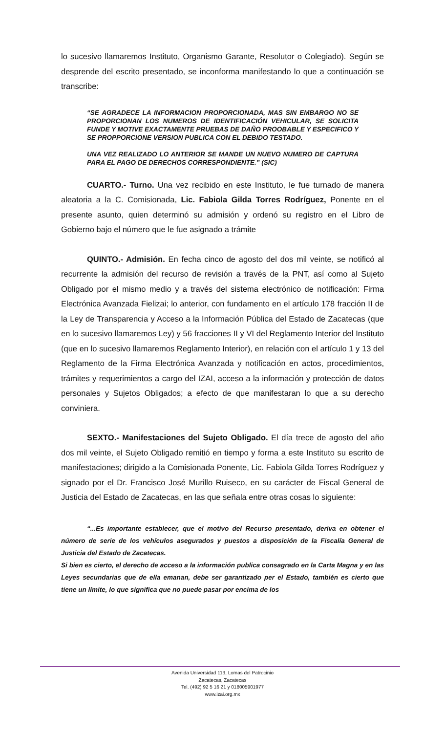lo sucesivo llamaremos Instituto, Organismo Garante, Resolutor o Colegiado). Según se desprende del escrito presentado, se inconforma manifestando lo que a continuación se transcribe:
“SE AGRADECE LA INFORMACION PROPORCIONADA, MAS SIN EMBARGO NO SE PROPORCIONAN LOS NUMEROS DE IDENTIFICACIÓN VEHICULAR, SE SOLICITA FUNDE Y MOTIVE EXACTAMENTE PRUEBAS DE DAÑO PROOBABLE Y ESPECIFICO Y SE PROPPORCIONE VERSION PUBLICA CON EL DEBIDO TESTADO.
UNA VEZ REALIZADO LO ANTERIOR SE MANDE UN NUEVO NUMERO DE CAPTURA PARA EL PAGO DE DERECHOS CORRESPONDIENTE.” (SIC)
CUARTO.- Turno. Una vez recibido en este Instituto, le fue turnado de manera aleatoria a la C. Comisionada, Lic. Fabiola Gilda Torres Rodríguez, Ponente en el presente asunto, quien determinó su admisión y ordenó su registro en el Libro de Gobierno bajo el número que le fue asignado a trámite
QUINTO.- Admisión. En fecha cinco de agosto del dos mil veinte, se notificó al recurrente la admisión del recurso de revisión a través de la PNT, así como al Sujeto Obligado por el mismo medio y a través del sistema electrónico de notificación: Firma Electrónica Avanzada Fielizai; lo anterior, con fundamento en el artículo 178 fracción II de la Ley de Transparencia y Acceso a la Información Pública del Estado de Zacatecas (que en lo sucesivo llamaremos Ley) y 56 fracciones II y VI del Reglamento Interior del Instituto (que en lo sucesivo llamaremos Reglamento Interior), en relación con el artículo 1 y 13 del Reglamento de la Firma Electrónica Avanzada y notificación en actos, procedimientos, trámites y requerimientos a cargo del IZAI, acceso a la información y protección de datos personales y Sujetos Obligados; a efecto de que manifestaran lo que a su derecho conviniera.
SEXTO.- Manifestaciones del Sujeto Obligado. El día trece de agosto del año dos mil veinte, el Sujeto Obligado remitió en tiempo y forma a este Instituto su escrito de manifestaciones; dirigido a la Comisionada Ponente, Lic. Fabiola Gilda Torres Rodríguez y signado por el Dr. Francisco José Murillo Ruiseco, en su carácter de Fiscal General de Justicia del Estado de Zacatecas, en las que señala entre otras cosas lo siguiente:
“...Es importante establecer, que el motivo del Recurso presentado, deriva en obtener el número de serie de los vehículos asegurados y puestos a disposición de la Fiscalía General de Justicia del Estado de Zacatecas.
Si bien es cierto, el derecho de acceso a la información publica consagrado en la Carta Magna y en las Leyes secundarias que de ella emanan, debe ser garantizado per el Estado, también es cierto que tiene un límite, lo que significa que no puede pasar por encima de los
Avenida Universidad 113, Lomas del Patrocinio
Zacatecas, Zacatecas
Tel. (492) 92 5 16 21 y 018005901977
www.izai.org.mx